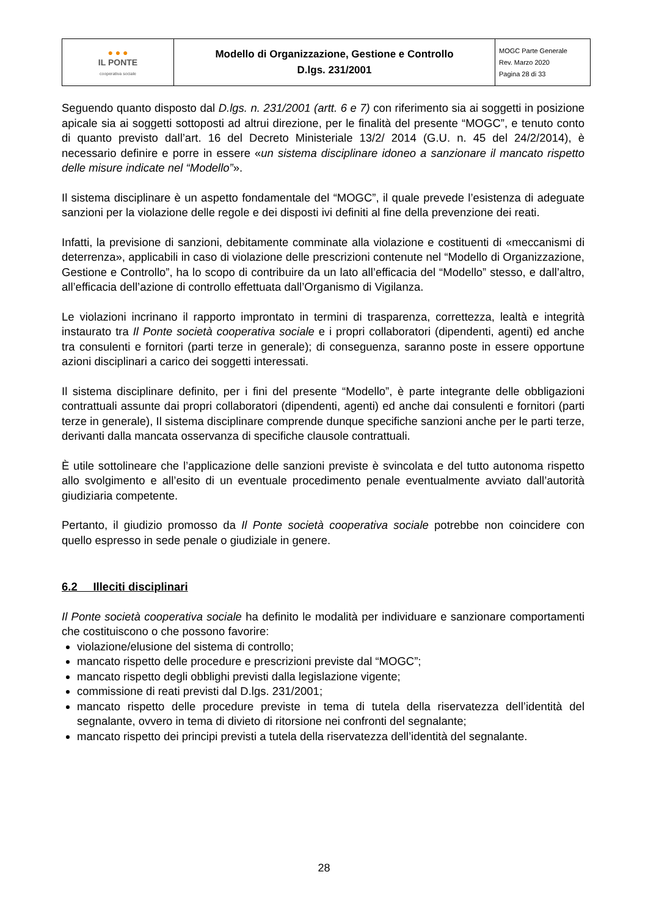| ● ● ● IL PONTE cooperativa sociale | Modello di Organizzazione, Gestione e Controllo D.lgs. 231/2001 | MOGC Parte Generale Rev. Marzo 2020 Pagina 28 di 33 |
Seguendo quanto disposto dal D.lgs. n. 231/2001 (artt. 6 e 7) con riferimento sia ai soggetti in posizione apicale sia ai soggetti sottoposti ad altrui direzione, per le finalità del presente “MOGC”, e tenuto conto di quanto previsto dall’art. 16 del Decreto Ministeriale 13/2/ 2014 (G.U. n. 45 del 24/2/2014), è necessario definire e porre in essere «un sistema disciplinare idoneo a sanzionare il mancato rispetto delle misure indicate nel “Modello”».
Il sistema disciplinare è un aspetto fondamentale del “MOGC”, il quale prevede l’esistenza di adeguate sanzioni per la violazione delle regole e dei disposti ivi definiti al fine della prevenzione dei reati.
Infatti, la previsione di sanzioni, debitamente comminate alla violazione e costituenti di «meccanismi di deterrenza», applicabili in caso di violazione delle prescrizioni contenute nel “Modello di Organizzazione, Gestione e Controllo”, ha lo scopo di contribuire da un lato all’efficacia del “Modello” stesso, e dall’altro, all’efficacia dell’azione di controllo effettuata dall’Organismo di Vigilanza.
Le violazioni incrinano il rapporto improntato in termini di trasparenza, correttezza, lealtà e integrità instaurato tra Il Ponte società cooperativa sociale e i propri collaboratori (dipendenti, agenti) ed anche tra consulenti e fornitori (parti terze in generale); di conseguenza, saranno poste in essere opportune azioni disciplinari a carico dei soggetti interessati.
Il sistema disciplinare definito, per i fini del presente “Modello”, è parte integrante delle obbligazioni contrattuali assunte dai propri collaboratori (dipendenti, agenti) ed anche dai consulenti e fornitori (parti terze in generale), Il sistema disciplinare comprende dunque specifiche sanzioni anche per le parti terze, derivanti dalla mancata osservanza di specifiche clausole contrattuali.
È utile sottolineare che l’applicazione delle sanzioni previste è svincolata e del tutto autonoma rispetto allo svolgimento e all’esito di un eventuale procedimento penale eventualmente avviato dall’autorità giudiziaria competente.
Pertanto, il giudizio promosso da Il Ponte società cooperativa sociale potrebbe non coincidere con quello espresso in sede penale o giudiziale in genere.
6.2 Illeciti disciplinari
Il Ponte società cooperativa sociale ha definito le modalità per individuare e sanzionare comportamenti che costituiscono o che possono favorire:
violazione/elusione del sistema di controllo;
mancato rispetto delle procedure e prescrizioni previste dal “MOGC”;
mancato rispetto degli obblighi previsti dalla legislazione vigente;
commissione di reati previsti dal D.lgs. 231/2001;
mancato rispetto delle procedure previste in tema di tutela della riservatezza dell’identità del segnalante, ovvero in tema di divieto di ritorsione nei confronti del segnalante;
mancato rispetto dei principi previsti a tutela della riservatezza dell’identità del segnalante.
28